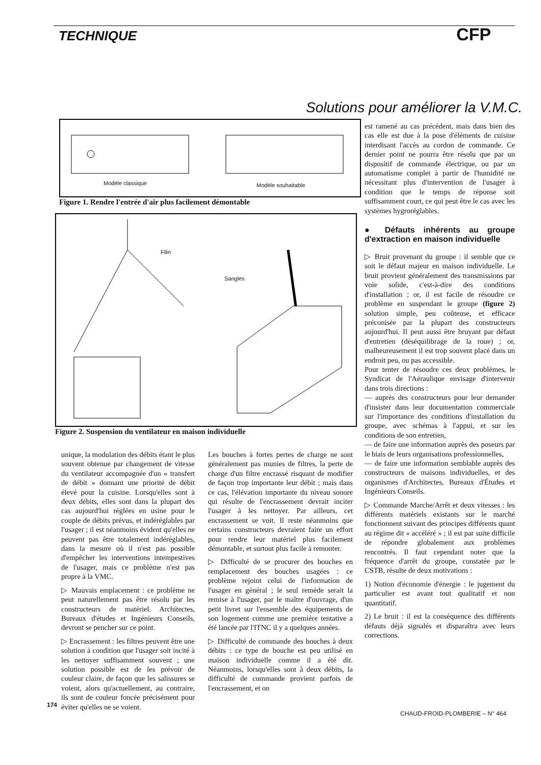TECHNIQUE CFP
Solutions pour améliorer la V.M.C.
Modèle classique Modèle souhaitable
Figure 1. Rendre l'entrée d'air plus facilement démontable
Filin
Sangles
Figure 2. Suspension du ventilateur en maison individuelle
unique, la modulation des débits étant le plus souvent obtenue par changement de vitesse du ventilateur accompagnée d'un « transfert de débit » donnant une priorité de débit élevé pour la cuisine. Lorsqu'elles sont à deux débits, elles sont dans la plupart des cas aujourd'hui réglées en usine pour le couple de débits prévus, et indéréglables par l'usager ; il est néanmoins évident qu'elles ne peuvent pas être totalement indéréglables, dans la mesure où il n'est pas possible d'empêcher les interventions intempestives de l'usager, mais ce problème n'est pas propre à la VMC.
▷ Mauvais emplacement : ce problème ne peut naturellement pas être résolu par les constructeurs de matériel. Architectes, Bureaux d'études et Ingénieurs Conseils, devront se pencher sur ce point.
▷ Encrassement : les filtres peuvent être une solution à condition que l'usager soit incité à les nettoyer suffisamment souvent ; une solution possible est de les prévoir de couleur claire, de façon que les salissures se voient, alors qu'actuellement, au contraire, ils sont de couleur foncée précisément pour éviter qu'elles ne se voient.
Les bouches à fortes pertes de charge ne sont généralement pas munies de filtres, la perte de charge d'un filtre encrassé risquant de modifier de façon trop importante leur débit ; mais dans ce cas, l'élévation importante du niveau sonore qui résulte de l'encrassement devrait inciter l'usager à les nettoyer. Par ailleurs, cet encrassement se voit. Il reste néanmoins que certains constructeurs devraient faire un effort pour rendre leur matériel plus facilement démontable, et surtout plus facile à remonter.
▷ Difficulté de se procurer des bouches en remplacement des bouches usagées : ce problème rejoint celui de l'information de l'usager en général ; le seul remède serait la remise à l'usager, par le maître d'ouvrage, d'un petit livret sur l'ensemble des équipements de son logement comme une première tentative a été lancée par l'ITNC il y a quelques années.
▷ Difficulté de commande des bouches à deux débits : ce type de bouche est peu utilisé en maison individuelle comme il a été dit. Néanmoins, lorsqu'elles sont à deux débits, la difficulté de commande provient parfois de l'encrassement, et on
est ramené au cas précédent, mais dans bien des cas elle est due à la pose d'éléments de cuisine interdisant l'accès au cordon de commande. Ce dernier point ne pourra être résolu que par un dispositif de commande électrique, ou par un automatisme complet à partir de l'humidité ne nécessitant plus d'intervention de l'usager à condition que le temps de réponse soit suffisamment court, ce qui peut être le cas avec les systèmes hygroréglables.
● Défauts inhérents au groupe d'extraction en maison individuelle
▷ Bruit provenant du groupe : il semble que ce soit le défaut majeur en maison individuelle. Le bruit provient généralement des transmissions par voie solide, c'est-à-dire des conditions d'installation ; or, il est facile de résoudre ce problème en suspendant le groupe (figure 2) solution simple, peu coûteuse, et efficace préconisée par la plupart des constructeurs aujourd'hui. Il peut aussi être bruyant par défaut d'entretien (déséquilibrage de la roue) ; or, malheureusement il est trop souvent placé dans un endroit peu, ou pas accessible.
Pour tenter de résoudre ces deux problèmes, le Syndicat de l'Aéraulique envisage d'intervenir dans trois directions :
— auprès des constructeurs pour leur demander d'insister dans leur documentation commerciale sur l'importance des conditions d'installation du groupe, avec schémas à l'appui, et sur les conditions de son entretien,
— de faire une information auprès des poseurs par le biais de leurs organisations professionnelles,
— de faire une information semblable auprès des constructeurs de maisons individuelles, et des organismes d'Architectes, Bureaux d'Études et Ingénieurs Conseils.
▷ Commande Marche/Arrêt et deux vitesses : les différents matériels existants sur le marché fonctionnent suivant des principes différents quant au régime dit « accéléré » ; il est par suite difficile de répondre globalement aux problèmes rencontrés. Il faut cependant noter que la fréquence d'arrêt du groupe, constatée par le CSTB, résulte de deux motivations :
1) Notion d'économie d'énergie : le jugement du particulier est avant tout qualitatif et non quantitatif.
2) Le bruit : il est la conséquence des différents défauts déjà signalés et disparaîtra avec leurs corrections.
174
CHAUD-FROID-PLOMBERIE – N° 464